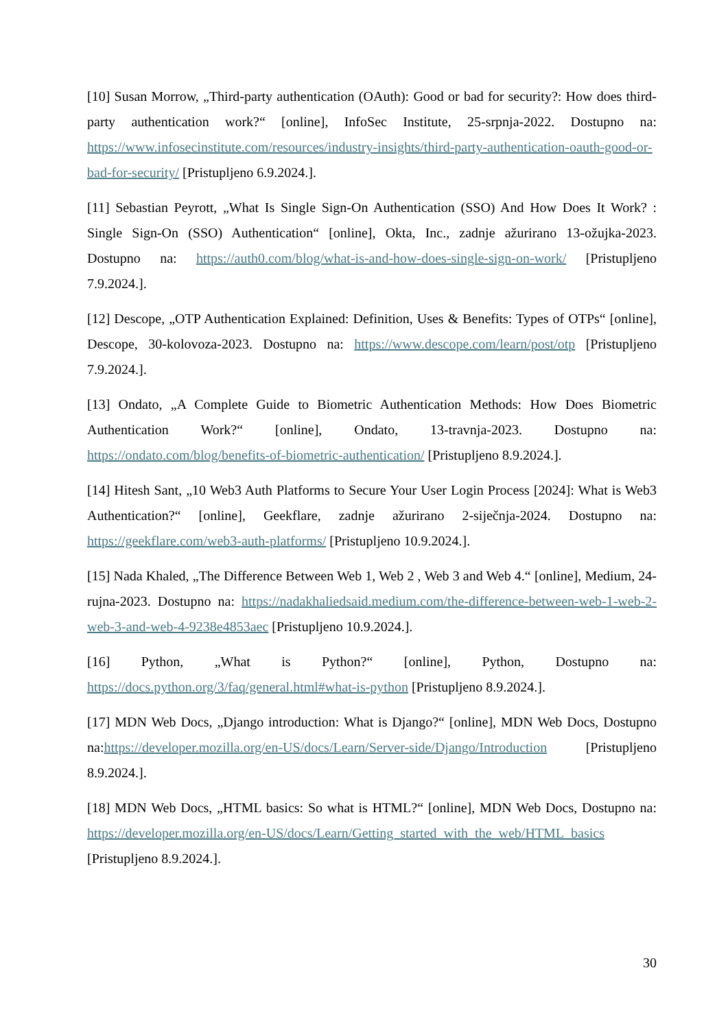[10] Susan Morrow, „Third-party authentication (OAuth): Good or bad for security?: How does third-party authentication work?“ [online], InfoSec Institute, 25-srpnja-2022. Dostupno na: https://www.infosecinstitute.com/resources/industry-insights/third-party-authentication-oauth-good-or-bad-for-security/ [Pristupljeno 6.9.2024.].
[11] Sebastian Peyrott, „What Is Single Sign-On Authentication (SSO) And How Does It Work? : Single Sign-On (SSO) Authentication“ [online], Okta, Inc., zadnje ažurirano 13-ožujka-2023. Dostupno na: https://auth0.com/blog/what-is-and-how-does-single-sign-on-work/ [Pristupljeno 7.9.2024.].
[12] Descope, „OTP Authentication Explained: Definition, Uses & Benefits: Types of OTPs“ [online], Descope, 30-kolovoza-2023. Dostupno na: https://www.descope.com/learn/post/otp [Pristupljeno 7.9.2024.].
[13] Ondato, „A Complete Guide to Biometric Authentication Methods: How Does Biometric Authentication Work?“ [online], Ondato, 13-travnja-2023. Dostupno na: https://ondato.com/blog/benefits-of-biometric-authentication/ [Pristupljeno 8.9.2024.].
[14] Hitesh Sant, „10 Web3 Auth Platforms to Secure Your User Login Process [2024]: What is Web3 Authentication?“ [online], Geekflare, zadnje ažurirano 2-siječnja-2024. Dostupno na: https://geekflare.com/web3-auth-platforms/ [Pristupljeno 10.9.2024.].
[15] Nada Khaled, „The Difference Between Web 1, Web 2 , Web 3 and Web 4.“ [online], Medium, 24-rujna-2023. Dostupno na: https://nadakhaliedsaid.medium.com/the-difference-between-web-1-web-2-web-3-and-web-4-9238e4853aec [Pristupljeno 10.9.2024.].
[16] Python, „What is Python?“ [online], Python, Dostupno na: https://docs.python.org/3/faq/general.html#what-is-python [Pristupljeno 8.9.2024.].
[17] MDN Web Docs, „Django introduction: What is Django?“ [online], MDN Web Docs, Dostupno na:https://developer.mozilla.org/en-US/docs/Learn/Server-side/Django/Introduction [Pristupljeno 8.9.2024.].
[18] MDN Web Docs, „HTML basics: So what is HTML?“ [online], MDN Web Docs, Dostupno na: https://developer.mozilla.org/en-US/docs/Learn/Getting_started_with_the_web/HTML_basics [Pristupljeno 8.9.2024.].
30